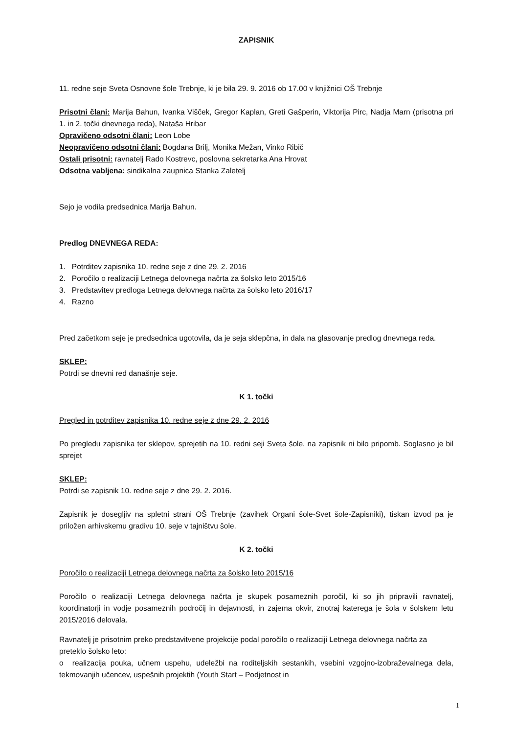ZAPISNIK
11. redne seje Sveta Osnovne šole Trebnje, ki je bila 29. 9. 2016 ob 17.00 v knjižnici OŠ Trebnje
Prisotni člani: Marija Bahun, Ivanka Višček, Gregor Kaplan, Greti Gašperin, Viktorija Pirc, Nadja Marn (prisotna pri 1. in 2. točki dnevnega reda), Nataša Hribar
Opravičeno odsotni člani: Leon Lobe
Neopravičeno odsotni člani: Bogdana Brilj, Monika Mežan, Vinko Ribič
Ostali prisotni: ravnatelj Rado Kostrevc, poslovna sekretarka Ana Hrovat
Odsotna vabljena: sindikalna zaupnica Stanka Zaletelj
Sejo je vodila predsednica Marija Bahun.
Predlog DNEVNEGA REDA:
1. Potrditev zapisnika 10. redne seje z dne 29. 2. 2016
2. Poročilo o realizaciji Letnega delovnega načrta za šolsko leto 2015/16
3. Predstavitev predloga Letnega delovnega načrta za šolsko leto 2016/17
4. Razno
Pred začetkom seje je predsednica ugotovila, da je seja sklepčna, in dala na glasovanje predlog dnevnega reda.
SKLEP:
Potrdi se dnevni red današnje seje.
K 1. točki
Pregled in potrditev zapisnika 10. redne seje z dne 29. 2. 2016
Po pregledu zapisnika ter sklepov, sprejetih na 10. redni seji Sveta šole, na zapisnik ni bilo pripomb. Soglasno je bil sprejet
SKLEP:
Potrdi se zapisnik 10. redne seje z dne 29. 2. 2016.
Zapisnik je dosegljiv na spletni strani OŠ Trebnje (zavihek Organi šole-Svet šole-Zapisniki), tiskan izvod pa je priložen arhivskemu gradivu 10. seje v tajništvu šole.
K 2. točki
Poročilo o realizaciji Letnega delovnega načrta za šolsko leto 2015/16
Poročilo o realizaciji Letnega delovnega načrta je skupek posameznih poročil, ki so jih pripravili ravnatelj, koordinatorji in vodje posameznih področij in dejavnosti, in zajema okvir, znotraj katerega je šola v šolskem letu 2015/2016 delovala.
Ravnatelj je prisotnim preko predstavitvene projekcije podal poročilo o realizaciji Letnega delovnega načrta za preteklo šolsko leto:
o realizacija pouka, učnem uspehu, udeležbi na roditeljskih sestankih, vsebini vzgojno-izobraževalnega dela, tekmovanjih učencev, uspešnih projektih (Youth Start – Podjetnost in
1